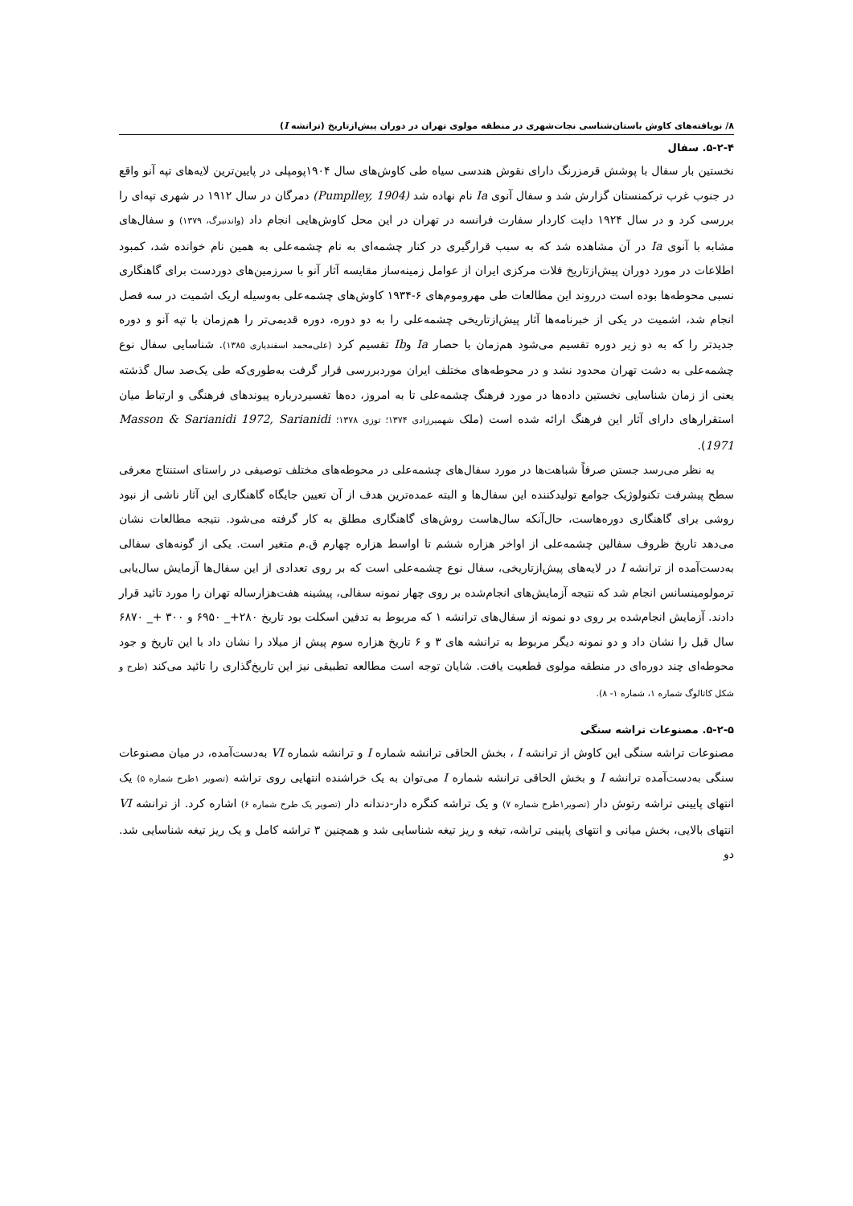۸/ نویافته‌های کاوش باستان‌شناسی نجات‌شهری در منطقه مولوی تهران در دوران پیش‌ازتاریخ (ترانشه I)
۵-۲-۴. سفال
نخستین بار سفال با پوشش قرمزرنگ دارای نقوش هندسی سیاه طی کاوش‌های سال ۱۹۰۴پومپلی در پایین‌ترین لایه‌های تپه آنو واقع در جنوب غرب ترکمنستان گزارش شد و سفال آنوی Ia نام نهاده شد (Pumplley, 1904) دمرگان در سال ۱۹۱۲ در شهری تپه‌ای را بررسی کرد و در سال ۱۹۲۴ دایت کاردار سفارت فرانسه در تهران در این محل کاوش‌هایی انجام داد (واندنبرگ، ۱۳۷۹) و سفال‌های مشابه با آنوی Ia در آن مشاهده شد که به سبب قرارگیری در کنار چشمه‌ای به نام چشمه‌علی به همین نام خوانده شد، کمبود اطلاعات در مورد دوران پیش‌ازتاریخ فلات مرکزی ایران از عوامل زمینه‌ساز مقایسه آثار آنو با سرزمین‌های دوردست برای گاهنگاری نسبی محوطه‌ها بوده است درروند این مطالعات طی مهروموم‌های ۶-۱۹۳۴ کاوش‌های چشمه‌علی به‌وسیله اریک اشمیت در سه فصل انجام شد، اشمیت در یکی از خبرنامه‌ها آثار پیش‌ازتاریخی چشمه‌علی را به دو دوره، دوره قدیمی‌تر را هم‌زمان با تپه آنو و دوره جدیدتر را که به دو زیر دوره تقسیم می‌شود هم‌زمان با حصار Ia وIb تقسیم کرد (علی‌محمد اسفندیاری ۱۳۸۵). شناسایی سفال نوع چشمه‌علی به دشت تهران محدود نشد و در محوطه‌های مختلف ایران موردبررسی قرار گرفت به‌طوری‌که طی یک‌صد سال گذشته یعنی از زمان شناسایی نخستین داده‌ها در مورد فرهنگ چشمه‌علی تا به امروز، ده‌ها تفسیردرباره پیوندهای فرهنگی و ارتباط میان استقرارهای دارای آثار این فرهنگ ارائه شده است (ملک شهمیرزادی ۱۳۷۴؛ توزی ۱۳۷۸؛ Masson & Sarianidi 1972, Sarianidi 1971).
به نظر می‌رسد جستن صرفاً شباهت‌ها در مورد سفال‌های چشمه‌علی در محوطه‌های مختلف توصیفی در راستای استنتاج معرفی سطح پیشرفت تکنولوژیک جوامع تولیدکننده این سفال‌ها و البته عمده‌ترین هدف از آن تعیین جایگاه گاهنگاری این آثار ناشی از نبود روشی برای گاهنگاری دوره‌هاست، حال‌آنکه سال‌هاست روش‌های گاهنگاری مطلق به کار گرفته می‌شود. نتیجه مطالعات نشان می‌دهد تاریخ ظروف سفالین چشمه‌علی از اواخر هزاره ششم تا اواسط هزاره چهارم ق.م متغیر است. یکی از گونه‌های سفالی به‌دست‌آمده از ترانشه I در لایه‌های پیش‌ازتاریخی، سفال نوع چشمه‌علی است که بر روی تعدادی از این سفال‌ها آزمایش سال‌یابی ترمولومینسانس انجام شد که نتیجه آزمایش‌های انجام‌شده بر روی چهار نمونه سفالی، پیشینه هفت‌هزارساله تهران را مورد تائید قرار دادند. آزمایش انجام‌شده بر روی دو نمونه از سفال‌های ترانشه ۱ که مربوط به تدفین اسکلت بود تاریخ ۲۸۰+_ ۶۹۵۰ و ۳۰۰ +_ ۶۸۷۰ سال قبل را نشان داد و دو نمونه دیگر مربوط به ترانشه های ۳ و ۶ تاریخ هزاره سوم پیش از میلاد را نشان داد با این تاریخ و جود محوطه‌ای چند دوره‌ای در منطقه مولوی قطعیت یافت. شایان توجه است مطالعه تطبیقی نیز این تاریخ‌گذاری را تائید می‌کند (طرح و شکل کاتالوگ شماره ۱، شماره ۱- ۸).
۵-۲-۵. مصنوعات تراشه سنگی
مصنوعات تراشه سنگی این کاوش از ترانشه I ، بخش الحاقی ترانشه شماره I و ترانشه شماره VI به‌دست‌آمده، در میان مصنوعات سنگی به‌دست‌آمده ترانشه I و بخش الحاقی ترانشه شماره I می‌توان به یک خراشنده انتهایی روی تراشه (تصویر ۱طرح شماره ۵) یک انتهای پایینی تراشه رتوش دار (تصویر۱طرح شماره ۷) و یک تراشه کنگره دار-دندانه دار (تصویر یک طرح شماره ۶) اشاره کرد. از ترانشه VI انتهای بالایی، بخش میانی و انتهای پایینی تراشه، تیغه و ریز تیغه شناسایی شد و همچنین ۳ تراشه کامل و یک ریز تیغه شناسایی شد. دو